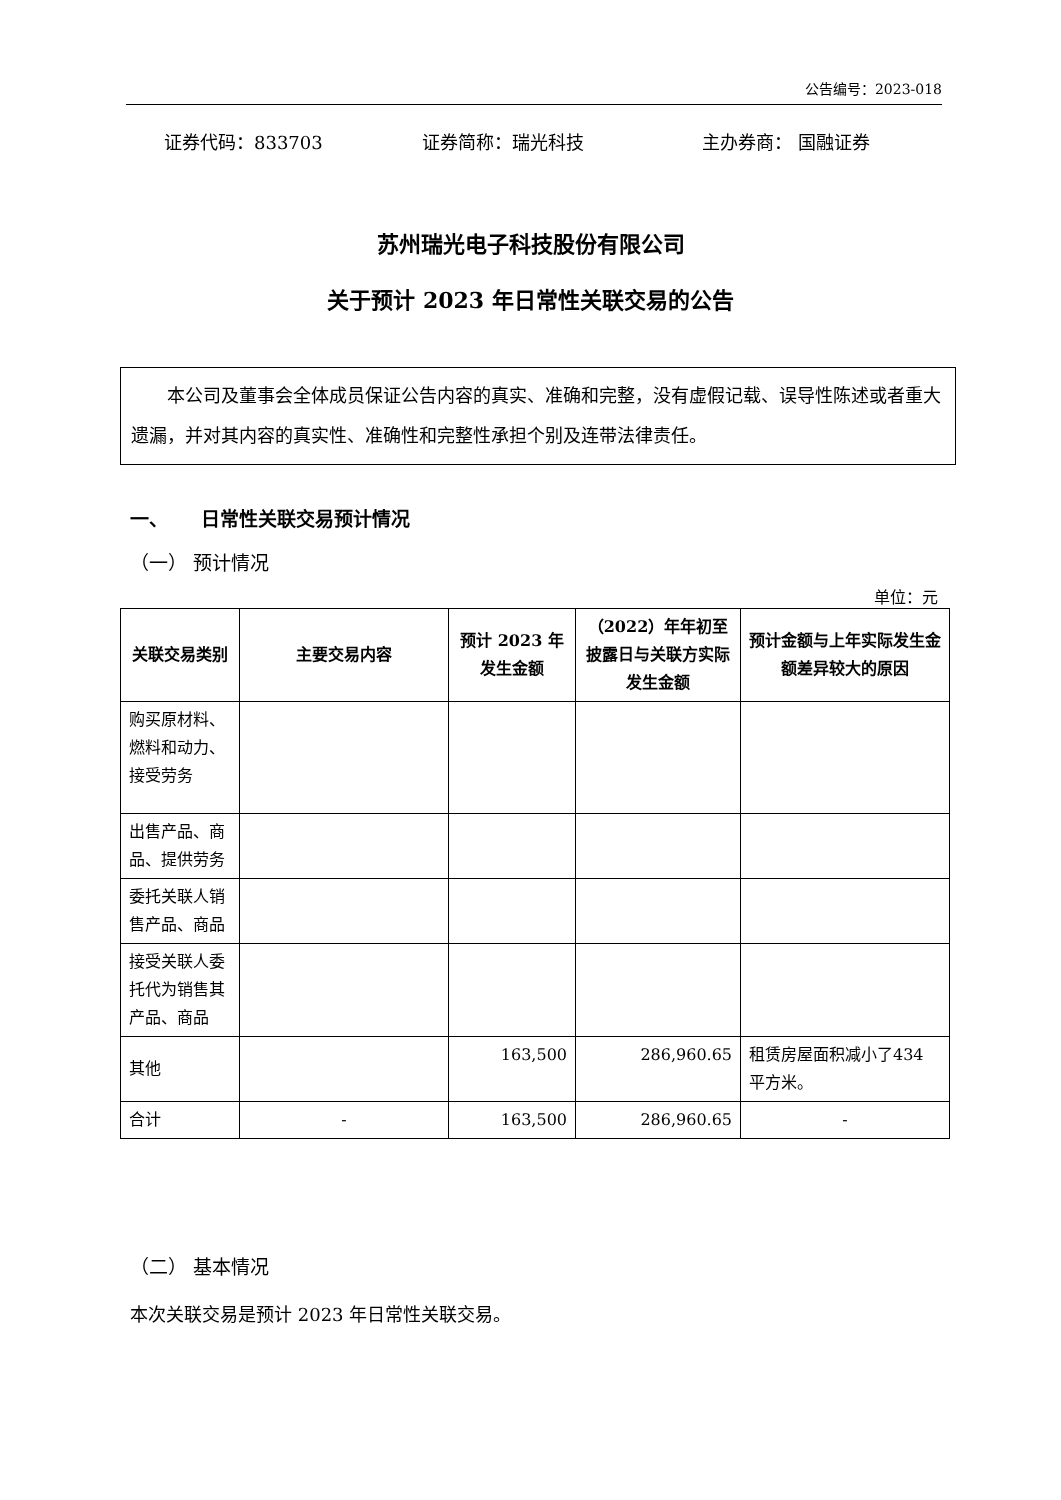公告编号：2023-018
证券代码：833703 证券简称：瑞光科技 主办券商： 国融证券
苏州瑞光电子科技股份有限公司
关于预计 2023 年日常性关联交易的公告
本公司及董事会全体成员保证公告内容的真实、准确和完整，没有虚假记载、误导性陈述或者重大遗漏，并对其内容的真实性、准确性和完整性承担个别及连带法律责任。
一、 日常性关联交易预计情况
（一） 预计情况
单位：元
| 关联交易类别 | 主要交易内容 | 预计 2023 年发生金额 | （2022）年年初至披露日与关联方实际发生金额 | 预计金额与上年实际发生金额差异较大的原因 |
| --- | --- | --- | --- | --- |
| 购买原材料、燃料和动力、接受劳务 | | | | |
| 出售产品、商品、提供劳务 | | | | |
| 委托关联人销售产品、商品 | | | | |
| 接受关联人委托代为销售其产品、商品 | | | | |
| 其他 | | 163,500 | 286,960.65 | 租赁房屋面积减小了434 平方米。 |
| 合计 | - | 163,500 | 286,960.65 | - |
（二） 基本情况
本次关联交易是预计 2023 年日常性关联交易。